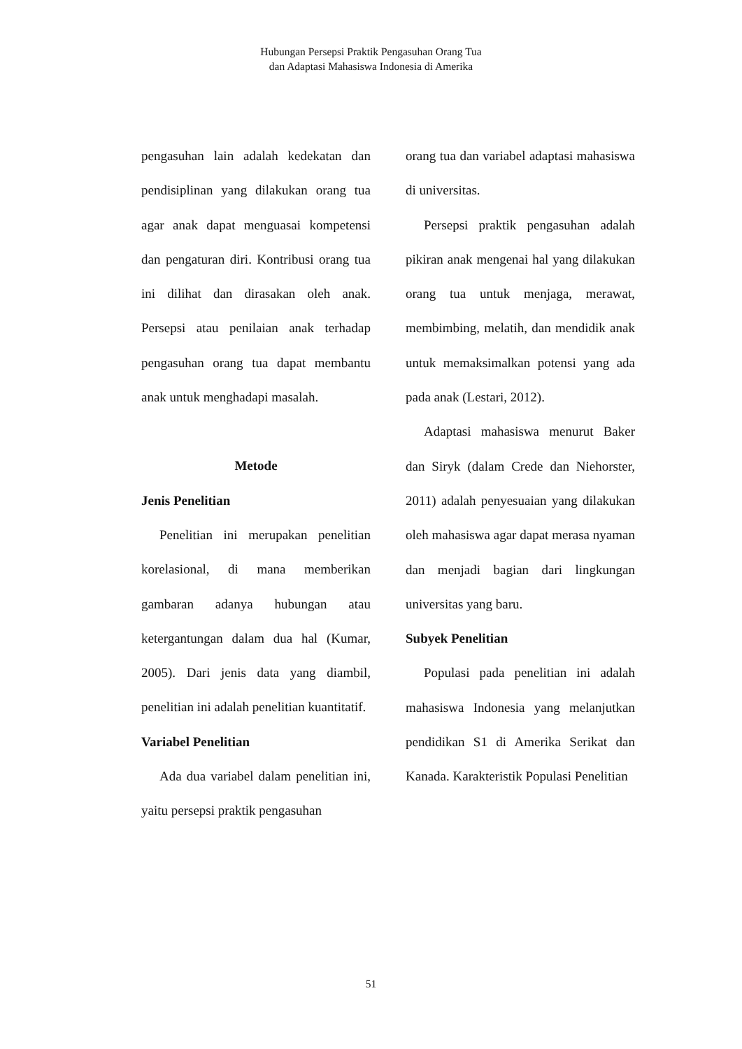Hubungan Persepsi Praktik Pengasuhan Orang Tua
dan Adaptasi Mahasiswa Indonesia di Amerika
pengasuhan lain adalah kedekatan dan pendisiplinan yang dilakukan orang tua agar anak dapat menguasai kompetensi dan pengaturan diri. Kontribusi orang tua ini dilihat dan dirasakan oleh anak. Persepsi atau penilaian anak terhadap pengasuhan orang tua dapat membantu anak untuk menghadapi masalah.
Metode
Jenis Penelitian
Penelitian ini merupakan penelitian korelasional, di mana memberikan gambaran adanya hubungan atau ketergantungan dalam dua hal (Kumar, 2005). Dari jenis data yang diambil, penelitian ini adalah penelitian kuantitatif.
Variabel Penelitian
Ada dua variabel dalam penelitian ini, yaitu persepsi praktik pengasuhan
orang tua dan variabel adaptasi mahasiswa di universitas.
Persepsi praktik pengasuhan adalah pikiran anak mengenai hal yang dilakukan orang tua untuk menjaga, merawat, membimbing, melatih, dan mendidik anak untuk memaksimalkan potensi yang ada pada anak (Lestari, 2012).
Adaptasi mahasiswa menurut Baker dan Siryk (dalam Crede dan Niehorster, 2011) adalah penyesuaian yang dilakukan oleh mahasiswa agar dapat merasa nyaman dan menjadi bagian dari lingkungan universitas yang baru.
Subyek Penelitian
Populasi pada penelitian ini adalah mahasiswa Indonesia yang melanjutkan pendidikan S1 di Amerika Serikat dan Kanada. Karakteristik Populasi Penelitian
51